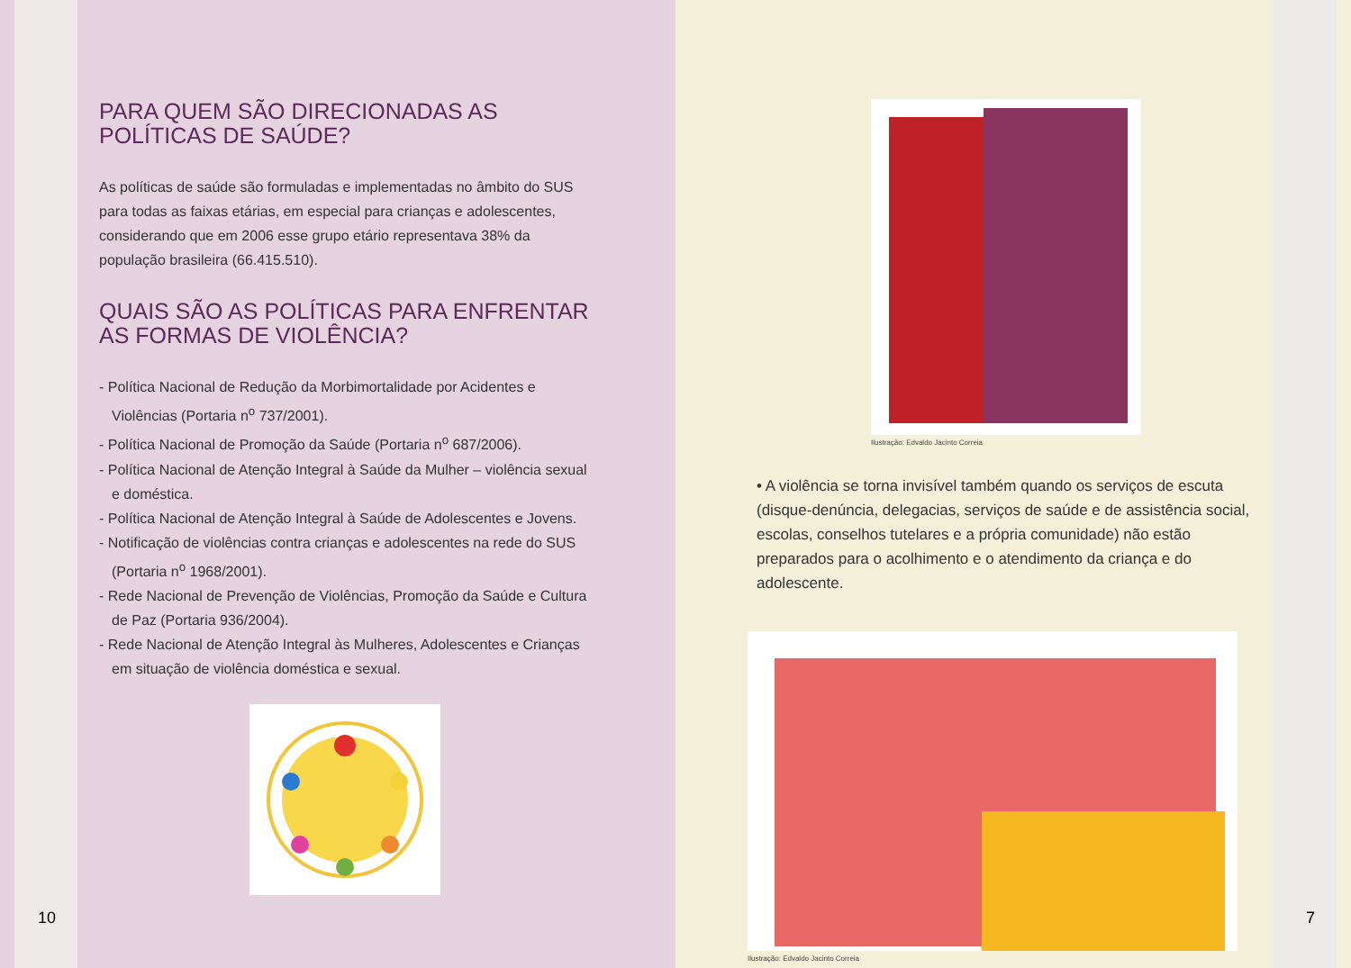PARA QUEM SÃO DIRECIONADAS AS POLÍTICAS DE SAÚDE?
As políticas de saúde são formuladas e implementadas no âmbito do SUS para todas as faixas etárias, em especial para crianças e adolescentes, considerando que em 2006 esse grupo etário representava 38% da população brasileira (66.415.510).
QUAIS SÃO AS POLÍTICAS PARA ENFRENTAR AS FORMAS DE VIOLÊNCIA?
- Política Nacional de Redução da Morbimortalidade por Acidentes e Violências (Portaria n<sup>o</sup> 737/2001).
- Política Nacional de Promoção da Saúde (Portaria n<sup>o</sup> 687/2006).
- Política Nacional de Atenção Integral à Saúde da Mulher – violência sexual e doméstica.
- Política Nacional de Atenção Integral à Saúde de Adolescentes e Jovens.
- Notificação de violências contra crianças e adolescentes na rede do SUS (Portaria n<sup>o</sup> 1968/2001).
- Rede Nacional de Prevenção de Violências, Promoção da Saúde e Cultura de Paz (Portaria 936/2004).
- Rede Nacional de Atenção Integral às Mulheres, Adolescentes e Crianças em situação de violência doméstica e sexual.
10
Ilustração: Edvaldo Jacinto Correia
• A violência se torna invisível também quando os serviços de escuta (disque-denúncia, delegacias, serviços de saúde e de assistência social, escolas, conselhos tutelares e a própria comunidade) não estão preparados para o acolhimento e o atendimento da criança e do adolescente.
Ilustração: Edvaldo Jacinto Correia
7